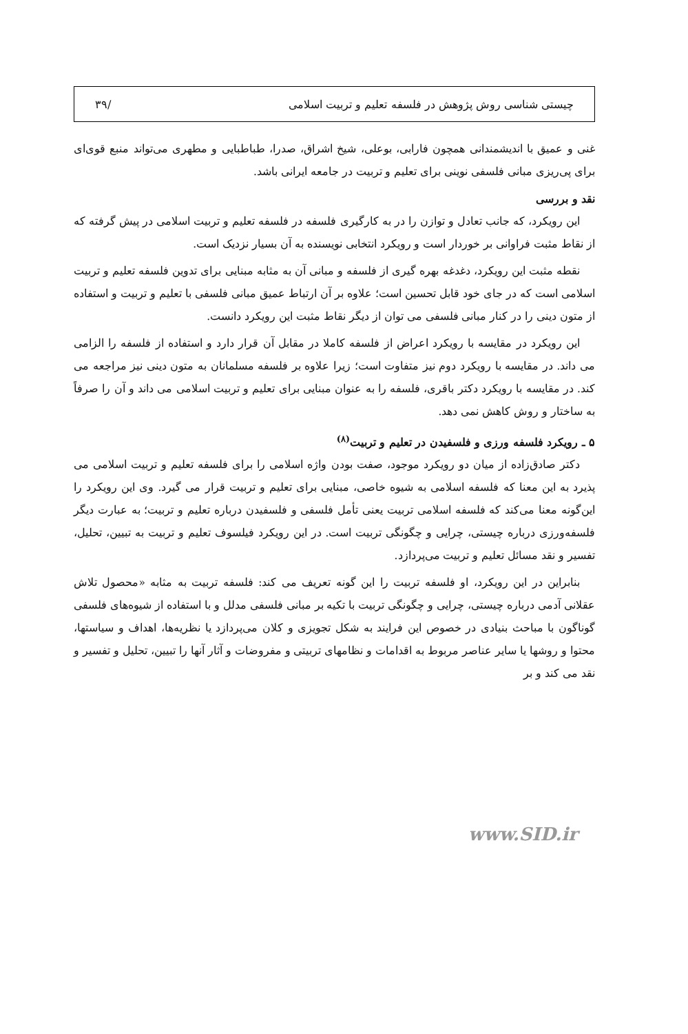چیستی شناسی روش پژوهش در فلسفه تعلیم و تربیت اسلامی /۳۹
غنی و عمیق با اندیشمندانی همچون فارابی، بوعلی، شیخ اشراق، صدرا، طباطبایی و مطهری می‌تواند منبع قوی‌ای برای پی‌ریزی مبانی فلسفی نوینی برای تعلیم و تربیت در جامعه ایرانی باشد.
نقد و بررسی
این رویکرد، که جانب تعادل و توازن را در به کارگیری فلسفه در فلسفه تعلیم و تربیت اسلامی در پیش گرفته که از نقاط مثبت فراوانی بر خوردار است و رویکرد انتخابی نویسنده به آن بسیار نزدیک است.
نقطه مثبت این رویکرد، دغدغه بهره گیری از فلسفه و مبانی آن به مثابه مبنایی برای تدوین فلسفه تعلیم و تربیت اسلامی است که در جای خود قابل تحسین است؛ علاوه بر آن ارتباط عمیق مبانی فلسفی با تعلیم و تربیت و استفاده از متون دینی را در کنار مبانی فلسفی می توان از دیگر نقاط مثبت این رویکرد دانست.
این رویکرد در مقایسه با رویکرد اعراض از فلسفه کاملا در مقابل آن قرار دارد و استفاده از فلسفه را الزامی می داند. در مقایسه با رویکرد دوم نیز متفاوت است؛ زیرا علاوه بر فلسفه مسلمانان به متون دینی نیز مراجعه می کند. در مقایسه با رویکرد دکتر باقری، فلسفه را به عنوان مبنایی برای تعلیم و تربیت اسلامی می داند و آن را صرفاً به ساختار و روش کاهش نمی دهد.
۵ ـ رویکرد فلسفه ورزی و فلسفیدن در تعلیم و تربیت<sup>(۸)</sup>
دکتر صادق‌زاده از میان دو رویکرد موجود، صفت بودن واژه اسلامی را برای فلسفه تعلیم و تربیت اسلامی می پذیرد به این معنا که فلسفه اسلامی به شیوه خاصی، مبنایی برای تعلیم و تربیت قرار می گیرد. وی این رویکرد را این‌گونه معنا می‌کند که فلسفه اسلامی تربیت یعنی تأمل فلسفی و فلسفیدن درباره تعلیم و تربیت؛ به عبارت دیگر فلسفه‌ورزی درباره چیستی، چرایی و چگونگی تربیت است. در این رویکرد فیلسوف تعلیم و تربیت به تبیین، تحلیل، تفسیر و نقد مسائل تعلیم و تربیت می‌پردازد.
بنابراین در این رویکرد، او فلسفه تربیت را این گونه تعریف می کند: فلسفه تربیت به مثابه «محصول تلاش عقلانی آدمی درباره چیستی، چرایی و چگونگی تربیت با تکیه بر مبانی فلسفی مدلل و با استفاده از شیوه‌های فلسفی گوناگون با مباحث بنیادی در خصوص این فرایند به شکل تجویزی و کلان می‌پردازد یا نظریه‌ها، اهداف و سیاستها، محتوا و روشها یا سایر عناصر مربوط به اقدامات و نظامهای تربیتی و مفروضات و آثار آنها را تبیین، تحلیل و تفسیر و نقد می کند و بر
www.SID.ir